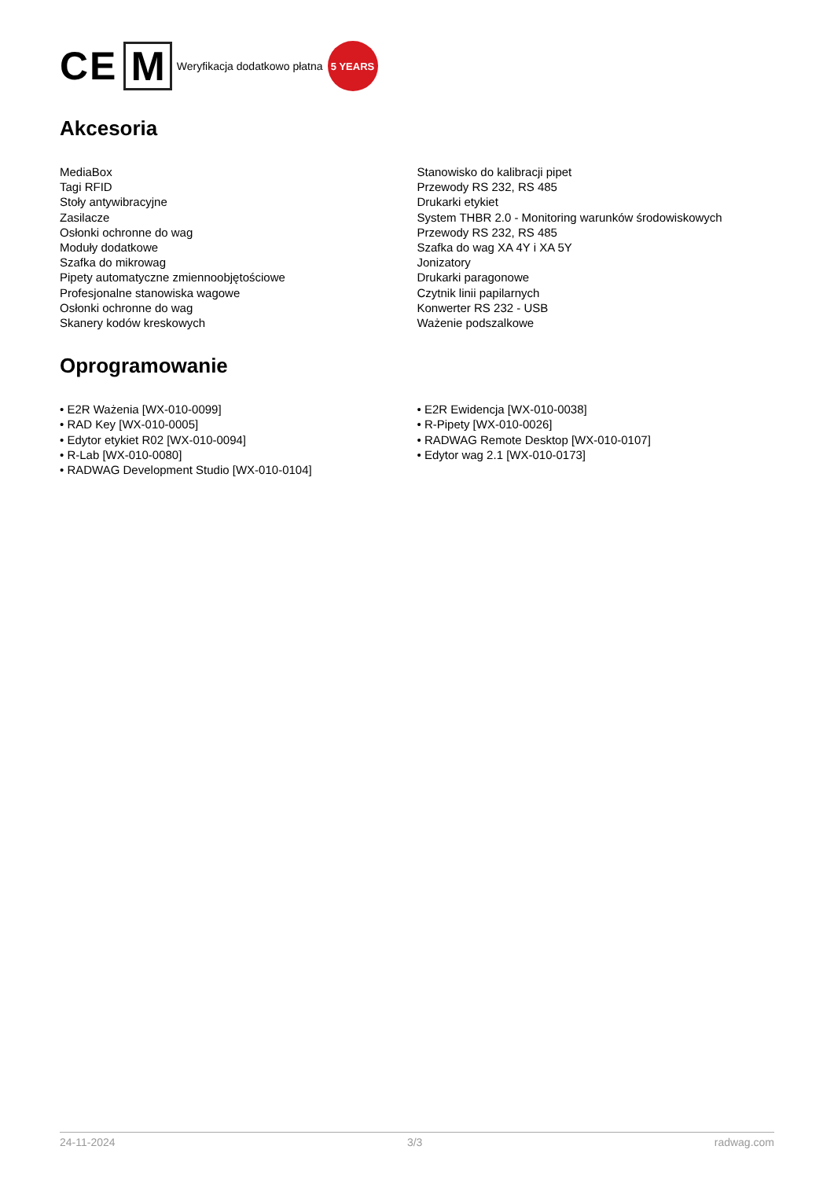CE M Weryfikacja dodatkowo płatna 5 YEARS
Akcesoria
MediaBox
Tagi RFID
Stoły antywibracyjne
Zasilacze
Osłonki ochronne do wag
Moduły dodatkowe
Szafka do mikrowag
Pipety automatyczne zmiennoobjętościowe
Profesjonalne stanowiska wagowe
Osłonki ochronne do wag
Skanery kodów kreskowych
Stanowisko do kalibracji pipet
Przewody RS 232, RS 485
Drukarki etykiet
System THBR 2.0 - Monitoring warunków środowiskowych
Przewody RS 232, RS 485
Szafka do wag XA 4Y i XA 5Y
Jonizatory
Drukarki paragonowe
Czytnik linii papilarnych
Konwerter RS 232 - USB
Ważenie podszalkowe
Oprogramowanie
• E2R Ważenia [WX-010-0099]
• RAD Key [WX-010-0005]
• Edytor etykiet R02 [WX-010-0094]
• R-Lab [WX-010-0080]
• RADWAG Development Studio [WX-010-0104]
• E2R Ewidencja [WX-010-0038]
• R-Pipety [WX-010-0026]
• RADWAG Remote Desktop [WX-010-0107]
• Edytor wag 2.1 [WX-010-0173]
24-11-2024 3/3 radwag.com